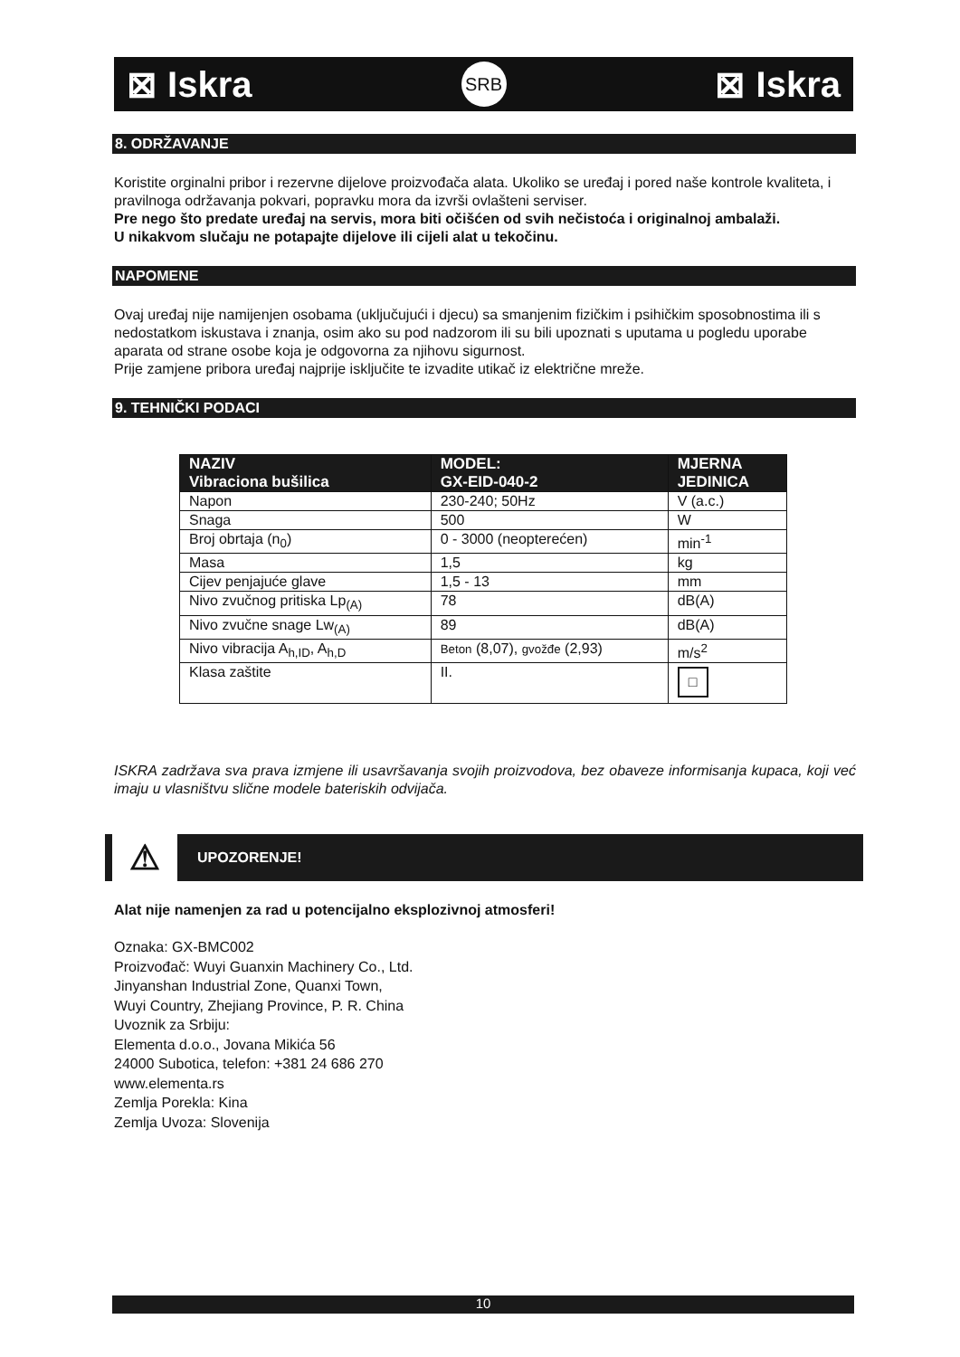⊠ Iskra SRB ⊠ Iskra
8. ODRŽAVANJE
Koristite orginalni pribor i rezervne dijelove proizvođača alata. Ukoliko se uređaj i pored naše kontrole kvaliteta, i pravilnoga održavanja pokvari, popravku mora da izvrši ovlašteni serviser.
Pre nego što predate uređaj na servis, mora biti očišćen od svih nečistoća i originalnoj ambalaži.
U nikakvom slučaju ne potapajte dijelove ili cijeli alat u tekočinu.
NAPOMENE
Ovaj uređaj nije namijenjen osobama (uključujući i djecu) sa smanjenim fizičkim i psihičkim sposobnostima ili s nedostatkom iskustava i znanja, osim ako su pod nadzorom ili su bili upoznati s uputama u pogledu uporabe aparata od strane osobe koja je odgovorna za njihovu sigurnost.
Prije zamjene pribora uređaj najprije isključite te izvadite utikač iz električne mreže.
9. TEHNIČKI PODACI
| NAZIV Vibraciona bušilica | MODEL: GX-EID-040-2 | MJERNA JEDINICA |
| --- | --- | --- |
| Napon | 230-240; 50Hz | V (a.c.) |
| Snaga | 500 | W |
| Broj obrtaja (n<sub>0</sub>) | 0 - 3000 (neopterećen) | min<sup>-1</sup> |
| Masa | 1,5 | kg |
| Cijev penjajuće glave | 1,5 - 13 | mm |
| Nivo zvučnog pritiska Lp<sub>(A)</sub> | 78 | dB(A) |
| Nivo zvučne snage Lw<sub>(A)</sub> | 89 | dB(A) |
| Nivo vibracija A<sub>h,ID</sub>, A<sub>h,D</sub> | Beton (8,07), gvožđe (2,93) | m/s<sup>2</sup> |
| Klasa zaštite | II. | □ |
ISKRA zadržava sva prava izmjene ili usavršavanja svojih proizvodova, bez obaveze informisanja kupaca, koji već imaju u vlasništvu slične modele bateriskih odvijača.
⚠ UPOZORENJE!
Alat nije namenjen za rad u potencijalno eksplozivnoj atmosferi!
Oznaka: GX-BMC002
Proizvođač: Wuyi Guanxin Machinery Co., Ltd.
Jinyanshan Industrial Zone, Quanxi Town,
Wuyi Country, Zhejiang Province, P. R. China
Uvoznik za Srbiju:
Elementa d.o.o., Jovana Mikića 56
24000 Subotica, telefon: +381 24 686 270
www.elementa.rs
Zemlja Porekla: Kina
Zemlja Uvoza: Slovenija
10